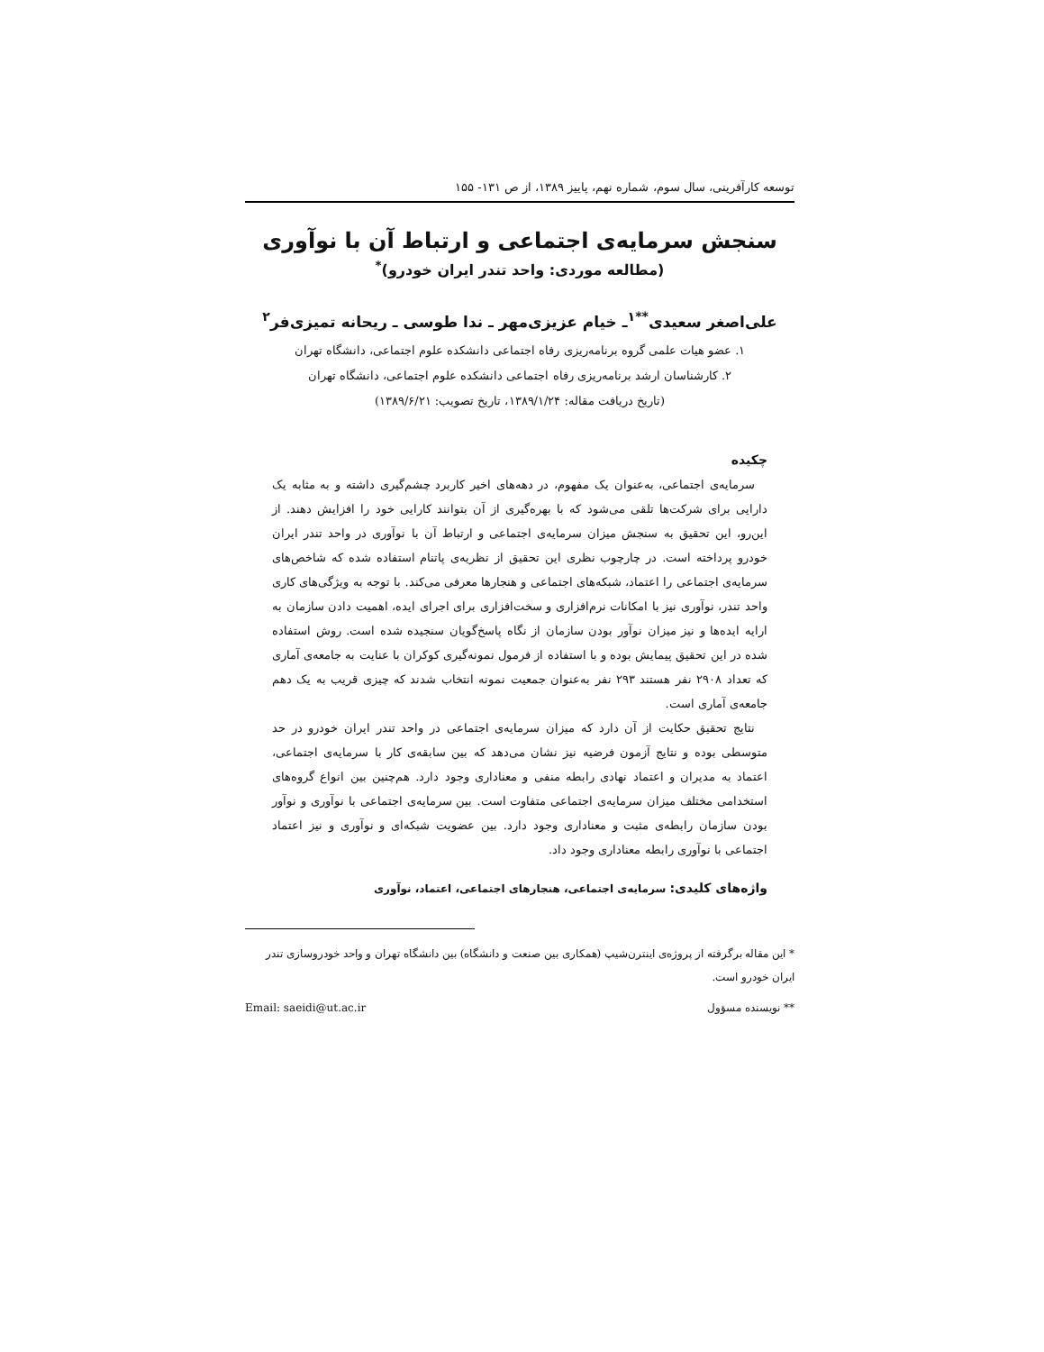توسعه کارآفرینی، سال سوم، شماره نهم، پاییز ۱۳۸۹، از ص ۱۳۱- ۱۵۵
سنجش سرمایه‌ی اجتماعی و ارتباط آن با نوآوری
(مطالعه موردی: واحد تندر ایران خودرو)<sup>*</sup>
علی‌اصغر سعیدی<sup>**۱</sup>ـ خیام عزیزی‌مهر ـ ندا طوسی ـ ریحانه تمیزی‌فر<sup>۲</sup>
۱. عضو هیات علمی گروه برنامه‌ریزی رفاه اجتماعی دانشکده علوم اجتماعی، دانشگاه تهران
۲. کارشناسان ارشد برنامه‌ریزی رفاه اجتماعی دانشکده علوم اجتماعی، دانشگاه تهران
(تاریخ دریافت مقاله: ۱۳۸۹/۱/۲۴، تاریخ تصویب: ۱۳۸۹/۶/۲۱)
چکیده
سرمایه‌ی اجتماعی، به‌عنوان یک مفهوم، در دهه‌های اخیر کاربرد چشم‌گیری داشته و به مثابه یک دارایی برای شرکت‌ها تلقی می‌شود که با بهره‌گیری از آن بتوانند کارایی خود را افزایش دهند. از این‌رو، این تحقیق به سنجش میزان سرمایه‌ی اجتماعی و ارتباط آن با نوآوری در واحد تندر ایران خودرو پرداخته است. در چارچوب نظری این تحقیق از نظریه‌ی پاتنام استفاده شده که شاخص‌های سرمایه‌ی اجتماعی را اعتماد، شبکه‌های اجتماعی و هنجارها معرفی می‌کند. با توجه به ویژگی‌های کاری واحد تندر، نوآوری نیز با امکانات نرم‌افزاری و سخت‌افزاری برای اجرای ایده، اهمیت دادن سازمان به ارایه ایده‌ها و نیز میزان نوآور بودن سازمان از نگاه پاسخ‌گویان سنجیده شده است. روش استفاده شده در این تحقیق پیمایش بوده و با استفاده از فرمول نمونه‌گیری کوکران با عنایت به جامعه‌ی آماری که تعداد ۲۹۰۸ نفر هستند ۲۹۳ نفر به‌عنوان جمعیت نمونه انتخاب شدند که چیزی قریب به یک دهم جامعه‌ی آماری است.
نتایج تحقیق حکایت از آن دارد که میزان سرمایه‌ی اجتماعی در واحد تندر ایران خودرو در حد متوسطی بوده و نتایج آزمون فرضیه نیز نشان می‌دهد که بین سابقه‌ی کار با سرمایه‌ی اجتماعی، اعتماد به مدیران و اعتماد نهادی رابطه منفی و معناداری وجود دارد. هم‌چنین بین انواع گروه‌های استخدامی مختلف میزان سرمایه‌ی اجتماعی متفاوت است. بین سرمایه‌ی اجتماعی با نوآوری و نوآور بودن سازمان رابطه‌ی مثبت و معناداری وجود دارد. بین عضویت شبکه‌ای و نوآوری و نیز اعتماد اجتماعی با نوآوری رابطه معناداری وجود داد.
واژه‌های کلیدی: سرمایه‌ی اجتماعی، هنجارهای اجتماعی، اعتماد، نوآوری
* این مقاله برگرفته از پروژه‌ی اینترن‌شیپ (همکاری بین صنعت و دانشگاه) بین دانشگاه تهران و واحد خودروسازی تندر ایران خودرو است.
** نویسنده مسؤول Email: saeidi@ut.ac.ir